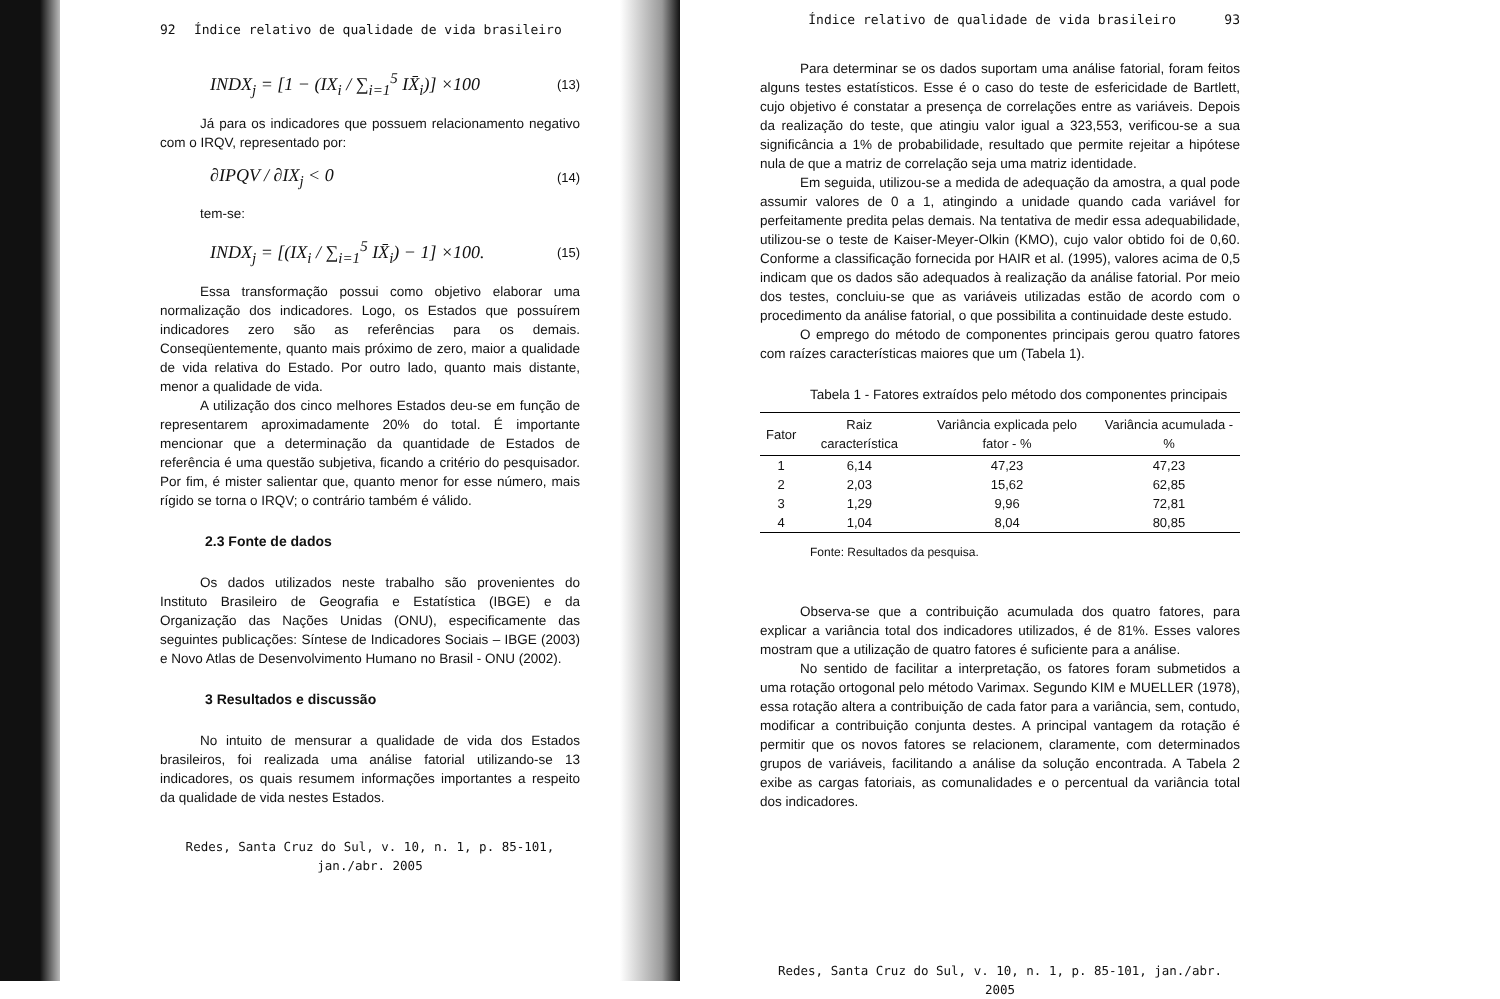92 Índice relativo de qualidade de vida brasileiro
INDX<sub>j</sub> = [1 − (IX<sub>i</sub> / ∑<sub>i=1</sub><sup>5</sup> IX̄<sub>i</sub>)] ×100 (13)
Já para os indicadores que possuem relacionamento negativo com o IRQV, representado por:
∂IPQV / ∂IX<sub>j</sub> < 0 (14)
tem-se:
INDX<sub>j</sub> = [(IX<sub>i</sub> / ∑<sub>i=1</sub><sup>5</sup> IX̄<sub>i</sub>) − 1] ×100. (15)
Essa transformação possui como objetivo elaborar uma normalização dos indicadores. Logo, os Estados que possuírem indicadores zero são as referências para os demais. Conseqüentemente, quanto mais próximo de zero, maior a qualidade de vida relativa do Estado. Por outro lado, quanto mais distante, menor a qualidade de vida.
A utilização dos cinco melhores Estados deu-se em função de representarem aproximadamente 20% do total. É importante mencionar que a determinação da quantidade de Estados de referência é uma questão subjetiva, ficando a critério do pesquisador. Por fim, é mister salientar que, quanto menor for esse número, mais rígido se torna o IRQV; o contrário também é válido.
2.3 Fonte de dados
Os dados utilizados neste trabalho são provenientes do Instituto Brasileiro de Geografia e Estatística (IBGE) e da Organização das Nações Unidas (ONU), especificamente das seguintes publicações: Síntese de Indicadores Sociais – IBGE (2003) e Novo Atlas de Desenvolvimento Humano no Brasil - ONU (2002).
3 Resultados e discussão
No intuito de mensurar a qualidade de vida dos Estados brasileiros, foi realizada uma análise fatorial utilizando-se 13 indicadores, os quais resumem informações importantes a respeito da qualidade de vida nestes Estados.
Redes, Santa Cruz do Sul, v. 10, n. 1, p. 85-101, jan./abr. 2005
Índice relativo de qualidade de vida brasileiro 93
Para determinar se os dados suportam uma análise fatorial, foram feitos alguns testes estatísticos. Esse é o caso do teste de esfericidade de Bartlett, cujo objetivo é constatar a presença de correlações entre as variáveis. Depois da realização do teste, que atingiu valor igual a 323,553, verificou-se a sua significância a 1% de probabilidade, resultado que permite rejeitar a hipótese nula de que a matriz de correlação seja uma matriz identidade.
Em seguida, utilizou-se a medida de adequação da amostra, a qual pode assumir valores de 0 a 1, atingindo a unidade quando cada variável for perfeitamente predita pelas demais. Na tentativa de medir essa adequabilidade, utilizou-se o teste de Kaiser-Meyer-Olkin (KMO), cujo valor obtido foi de 0,60. Conforme a classificação fornecida por HAIR et al. (1995), valores acima de 0,5 indicam que os dados são adequados à realização da análise fatorial. Por meio dos testes, concluiu-se que as variáveis utilizadas estão de acordo com o procedimento da análise fatorial, o que possibilita a continuidade deste estudo.
O emprego do método de componentes principais gerou quatro fatores com raízes características maiores que um (Tabela 1).
Tabela 1 - Fatores extraídos pelo método dos componentes principais
| Fator | Raiz característica | Variância explicada pelo fator - % | Variância acumulada - % |
| --- | --- | --- | --- |
| 1 | 6,14 | 47,23 | 47,23 |
| 2 | 2,03 | 15,62 | 62,85 |
| 3 | 1,29 | 9,96 | 72,81 |
| 4 | 1,04 | 8,04 | 80,85 |
Fonte: Resultados da pesquisa.
Observa-se que a contribuição acumulada dos quatro fatores, para explicar a variância total dos indicadores utilizados, é de 81%. Esses valores mostram que a utilização de quatro fatores é suficiente para a análise.
No sentido de facilitar a interpretação, os fatores foram submetidos a uma rotação ortogonal pelo método Varimax. Segundo KIM e MUELLER (1978), essa rotação altera a contribuição de cada fator para a variância, sem, contudo, modificar a contribuição conjunta destes. A principal vantagem da rotação é permitir que os novos fatores se relacionem, claramente, com determinados grupos de variáveis, facilitando a análise da solução encontrada. A Tabela 2 exibe as cargas fatoriais, as comunalidades e o percentual da variância total dos indicadores.
Redes, Santa Cruz do Sul, v. 10, n. 1, p. 85-101, jan./abr. 2005